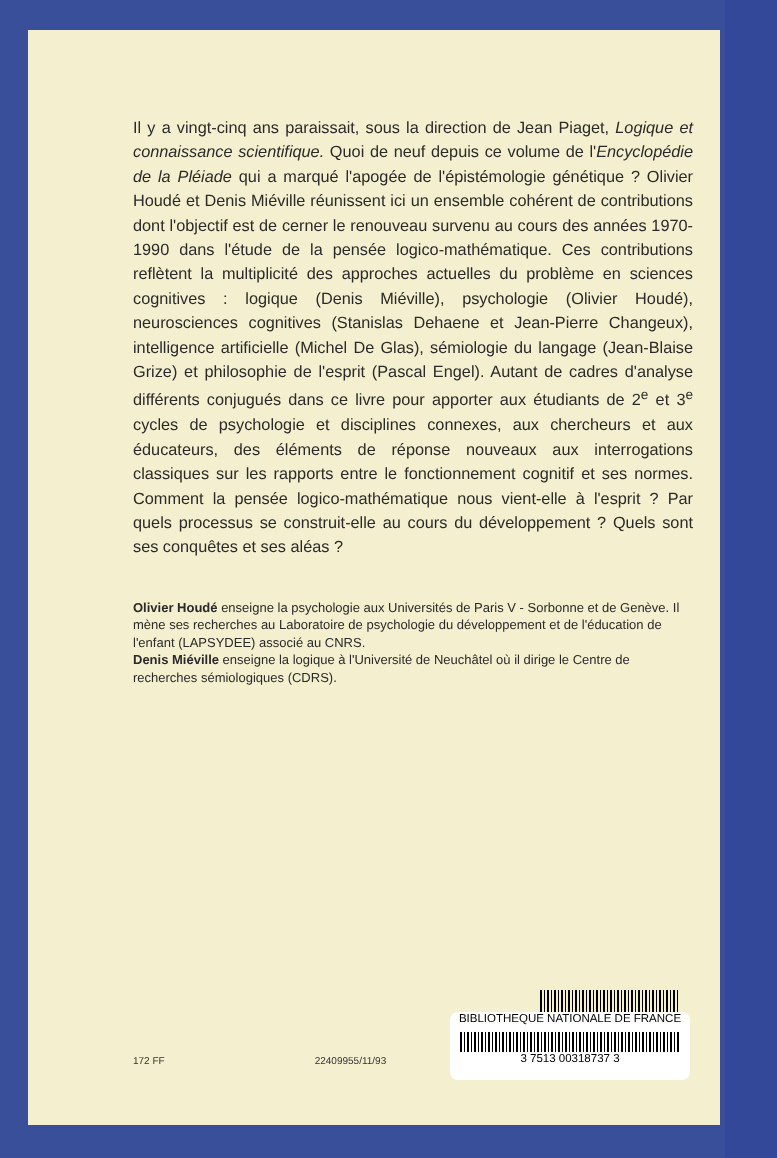Il y a vingt-cinq ans paraissait, sous la direction de Jean Piaget, Logique et connaissance scientifique. Quoi de neuf depuis ce volume de l'Encyclopédie de la Pléiade qui a marqué l'apogée de l'épistémologie génétique ? Olivier Houdé et Denis Miéville réunissent ici un ensemble cohérent de contributions dont l'objectif est de cerner le renouveau survenu au cours des années 1970-1990 dans l'étude de la pensée logico-mathématique. Ces contributions reflètent la multiplicité des approches actuelles du problème en sciences cognitives : logique (Denis Miéville), psychologie (Olivier Houdé), neurosciences cognitives (Stanislas Dehaene et Jean-Pierre Changeux), intelligence artificielle (Michel De Glas), sémiologie du langage (Jean-Blaise Grize) et philosophie de l'esprit (Pascal Engel). Autant de cadres d'analyse différents conjugués dans ce livre pour apporter aux étudiants de 2<sup>e</sup> et 3<sup>e</sup> cycles de psychologie et disciplines connexes, aux chercheurs et aux éducateurs, des éléments de réponse nouveaux aux interrogations classiques sur les rapports entre le fonctionnement cognitif et ses normes. Comment la pensée logico-mathématique nous vient-elle à l'esprit ? Par quels processus se construit-elle au cours du développement ? Quels sont ses conquêtes et ses aléas ?
Olivier Houdé enseigne la psychologie aux Universités de Paris V - Sorbonne et de Genève. Il mène ses recherches au Laboratoire de psychologie du développement et de l'éducation de l'enfant (LAPSYDEE) associé au CNRS.
Denis Miéville enseigne la logique à l'Université de Neuchâtel où il dirige le Centre de recherches sémiologiques (CDRS).
BIBLIOTHEQUE NATIONALE DE FRANCE
3 7513 00318737 3
172 FF 22409955/11/93